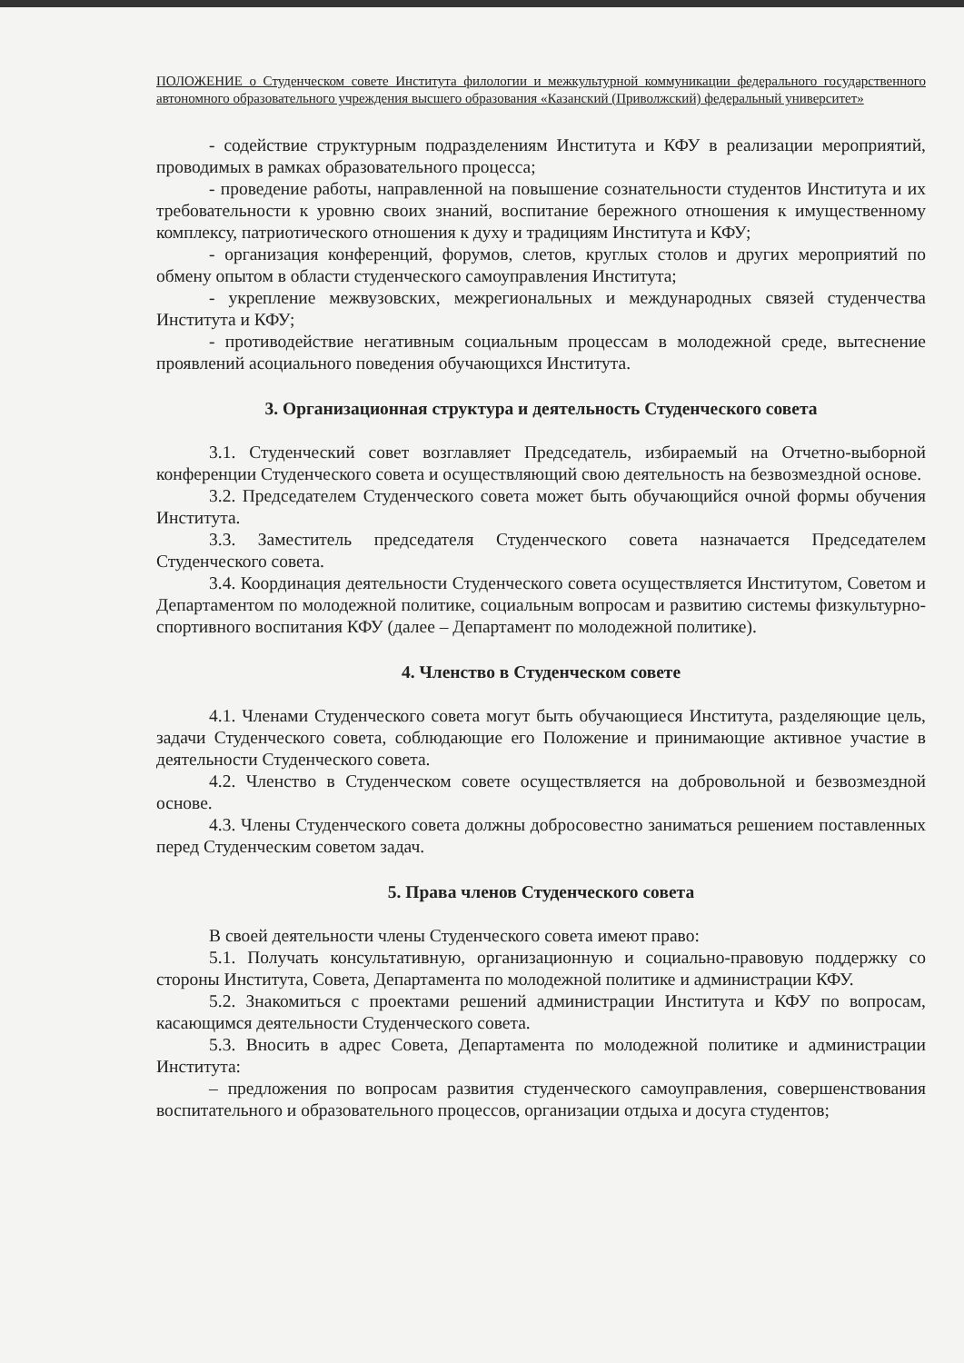ПОЛОЖЕНИЕ о Студенческом совете Института филологии и межкультурной коммуникации федерального государственного автономного образовательного учреждения высшего образования «Казанский (Приволжский) федеральный университет»
- содействие структурным подразделениям Института и КФУ в реализации мероприятий, проводимых в рамках образовательного процесса;
- проведение работы, направленной на повышение сознательности студентов Института и их требовательности к уровню своих знаний, воспитание бережного отношения к имущественному комплексу, патриотического отношения к духу и традициям Института и КФУ;
- организация конференций, форумов, слетов, круглых столов и других мероприятий по обмену опытом в области студенческого самоуправления Института;
- укрепление межвузовских, межрегиональных и международных связей студенчества Института и КФУ;
- противодействие негативным социальным процессам в молодежной среде, вытеснение проявлений асоциального поведения обучающихся Института.
3. Организационная структура и деятельность Студенческого совета
3.1. Студенческий совет возглавляет Председатель, избираемый на Отчетно-выборной конференции Студенческого совета и осуществляющий свою деятельность на безвозмездной основе.
3.2. Председателем Студенческого совета может быть обучающийся очной формы обучения Института.
3.3. Заместитель председателя Студенческого совета назначается Председателем Студенческого совета.
3.4. Координация деятельности Студенческого совета осуществляется Институтом, Советом и Департаментом по молодежной политике, социальным вопросам и развитию системы физкультурно-спортивного воспитания КФУ (далее – Департамент по молодежной политике).
4. Членство в Студенческом совете
4.1. Членами Студенческого совета могут быть обучающиеся Института, разделяющие цель, задачи Студенческого совета, соблюдающие его Положение и принимающие активное участие в деятельности Студенческого совета.
4.2. Членство в Студенческом совете осуществляется на добровольной и безвозмездной основе.
4.3. Члены Студенческого совета должны добросовестно заниматься решением поставленных перед Студенческим советом задач.
5. Права членов Студенческого совета
В своей деятельности члены Студенческого совета имеют право:
5.1. Получать консультативную, организационную и социально-правовую поддержку со стороны Института, Совета, Департамента по молодежной политике и администрации КФУ.
5.2. Знакомиться с проектами решений администрации Института и КФУ по вопросам, касающимся деятельности Студенческого совета.
5.3. Вносить в адрес Совета, Департамента по молодежной политике и администрации Института:
– предложения по вопросам развития студенческого самоуправления, совершенствования воспитательного и образовательного процессов, организации отдыха и досуга студентов;